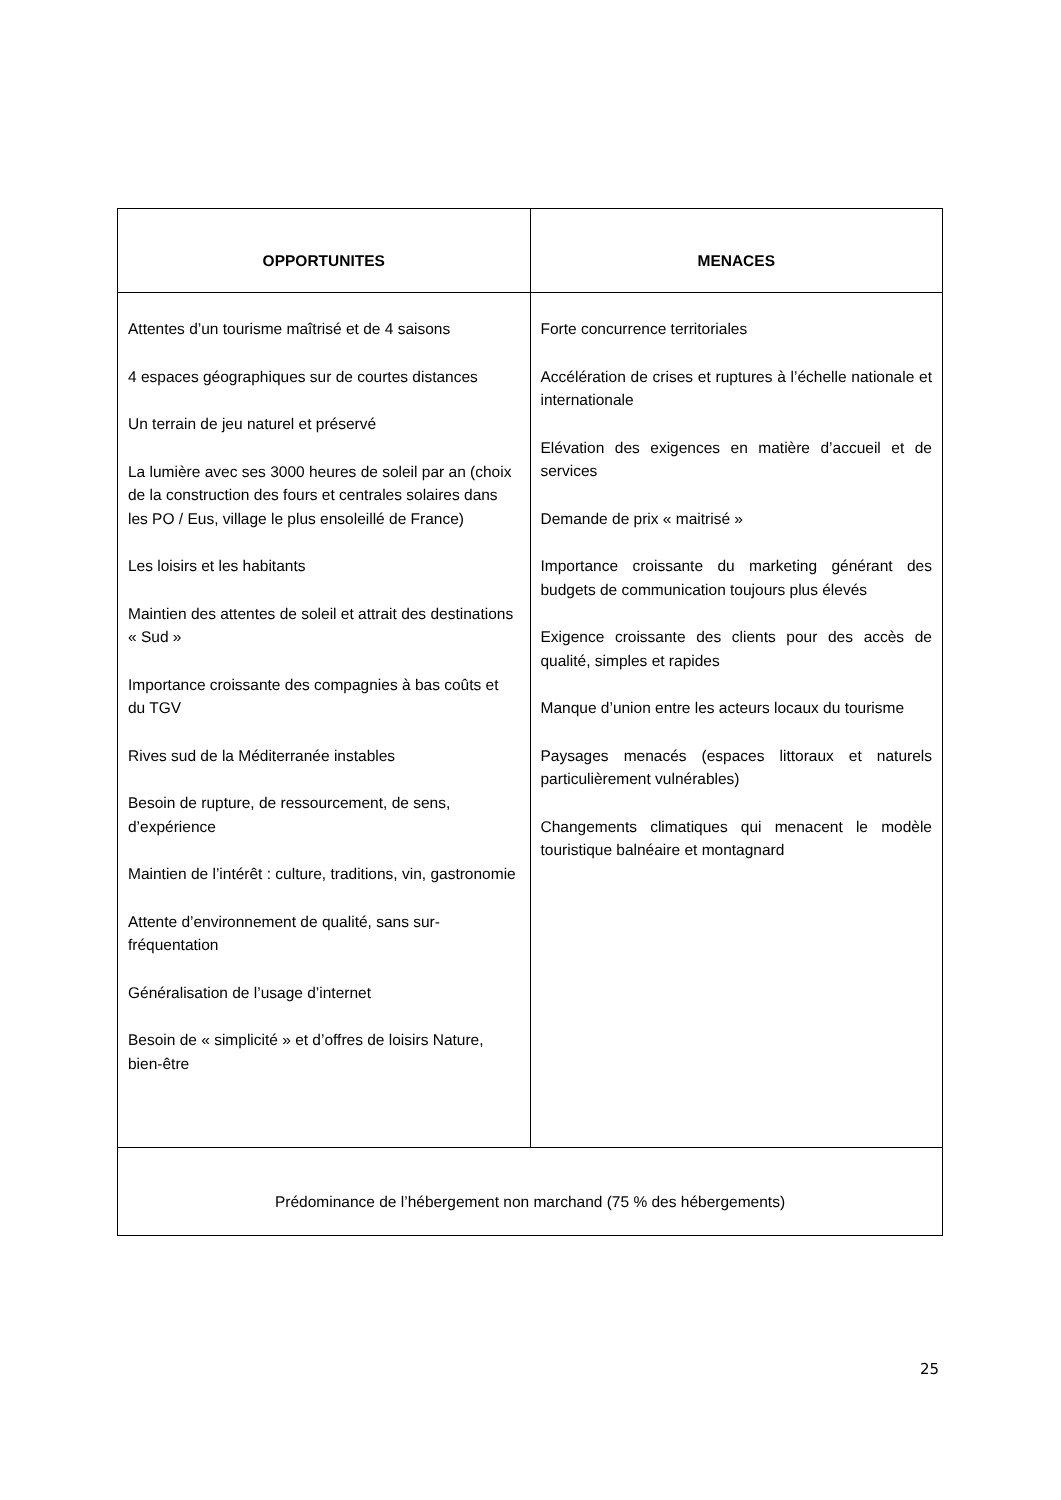| OPPORTUNITES | MENACES |
| --- | --- |
| Attentes d’un tourisme maîtrisé et de 4 saisons 4 espaces géographiques sur de courtes distances Un terrain de jeu naturel et préservé La lumière avec ses 3000 heures de soleil par an (choix de la construction des fours et centrales solaires dans les PO / Eus, village le plus ensoleillé de France) Les loisirs et les habitants Maintien des attentes de soleil et attrait des destinations « Sud » Importance croissante des compagnies à bas coûts et du TGV Rives sud de la Méditerranée instables Besoin de rupture, de ressourcement, de sens, d’expérience Maintien de l’intérêt : culture, traditions, vin, gastronomie Attente d’environnement de qualité, sans sur-fréquentation Généralisation de l’usage d’internet Besoin de « simplicité » et d’offres de loisirs Nature, bien-être | Forte concurrence territoriales Accélération de crises et ruptures à l’échelle nationale et internationale Elévation des exigences en matière d’accueil et de services Demande de prix « maitrisé » Importance croissante du marketing générant des budgets de communication toujours plus élevés Exigence croissante des clients pour des accès de qualité, simples et rapides Manque d’union entre les acteurs locaux du tourisme Paysages menacés (espaces littoraux et naturels particulièrement vulnérables) Changements climatiques qui menacent le modèle touristique balnéaire et montagnard |
| Prédominance de l’hébergement non marchand (75 % des hébergements) | |
25